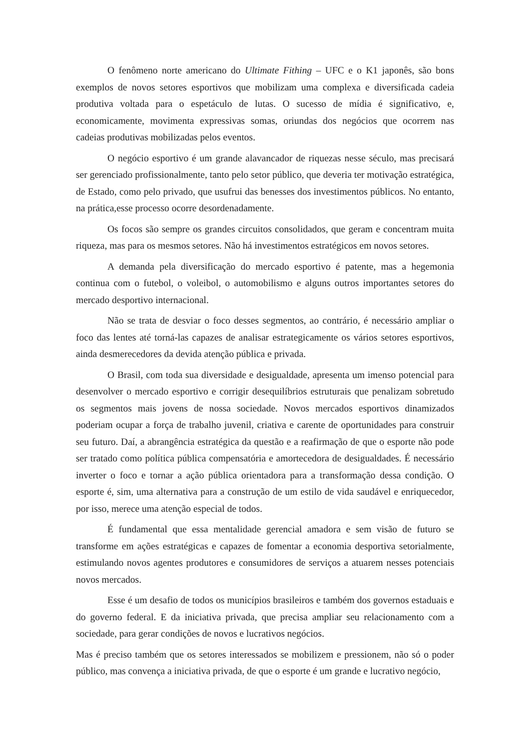O fenômeno norte americano do Ultimate Fithing – UFC e o K1 japonês, são bons exemplos de novos setores esportivos que mobilizam uma complexa e diversificada cadeia produtiva voltada para o espetáculo de lutas. O sucesso de mídia é significativo, e, economicamente, movimenta expressivas somas, oriundas dos negócios que ocorrem nas cadeias produtivas mobilizadas pelos eventos.
O negócio esportivo é um grande alavancador de riquezas nesse século, mas precisará ser gerenciado profissionalmente, tanto pelo setor público, que deveria ter motivação estratégica, de Estado, como pelo privado, que usufrui das benesses dos investimentos públicos. No entanto, na prática,esse processo ocorre desordenadamente.
Os focos são sempre os grandes circuitos consolidados, que geram e concentram muita riqueza, mas para os mesmos setores. Não há investimentos estratégicos em novos setores.
A demanda pela diversificação do mercado esportivo é patente, mas a hegemonia continua com o futebol, o voleibol, o automobilismo e alguns outros importantes setores do mercado desportivo internacional.
Não se trata de desviar o foco desses segmentos, ao contrário, é necessário ampliar o foco das lentes até torná-las capazes de analisar estrategicamente os vários setores esportivos, ainda desmerecedores da devida atenção pública e privada.
O Brasil, com toda sua diversidade e desigualdade, apresenta um imenso potencial para desenvolver o mercado esportivo e corrigir desequilíbrios estruturais que penalizam sobretudo os segmentos mais jovens de nossa sociedade. Novos mercados esportivos dinamizados poderiam ocupar a força de trabalho juvenil, criativa e carente de oportunidades para construir seu futuro. Daí, a abrangência estratégica da questão e a reafirmação de que o esporte não pode ser tratado como política pública compensatória e amortecedora de desigualdades. É necessário inverter o foco e tornar a ação pública orientadora para a transformação dessa condição. O esporte é, sim, uma alternativa para a construção de um estilo de vida saudável e enriquecedor, por isso, merece uma atenção especial de todos.
É fundamental que essa mentalidade gerencial amadora e sem visão de futuro se transforme em ações estratégicas e capazes de fomentar a economia desportiva setorialmente, estimulando novos agentes produtores e consumidores de serviços a atuarem nesses potenciais novos mercados.
Esse é um desafio de todos os municípios brasileiros e também dos governos estaduais e do governo federal. E da iniciativa privada, que precisa ampliar seu relacionamento com a sociedade, para gerar condições de novos e lucrativos negócios.
Mas é preciso também que os setores interessados se mobilizem e pressionem, não só o poder público, mas convença a iniciativa privada, de que o esporte é um grande e lucrativo negócio,